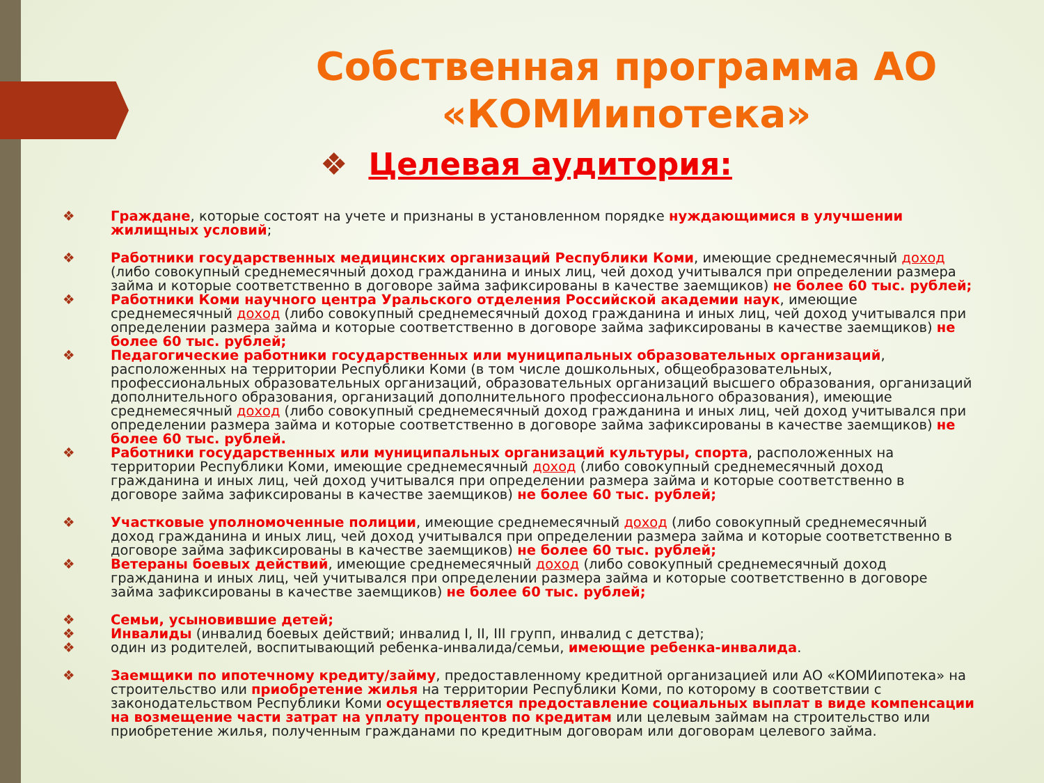Собственная программа АО «КОМИипотека»
❖ Целевая аудитория:
❖ Граждане, которые состоят на учете и признаны в установленном порядке нуждающимися в улучшении жилищных условий;
❖ Работники государственных медицинских организаций Республики Коми, имеющие среднемесячный доход (либо совокупный среднемесячный доход гражданина и иных лиц, чей доход учитывался при определении размера займа и которые соответственно в договоре займа зафиксированы в качестве заемщиков) не более 60 тыс. рублей;
❖ Работники Коми научного центра Уральского отделения Российской академии наук, имеющие среднемесячный доход (либо совокупный среднемесячный доход гражданина и иных лиц, чей доход учитывался при определении размера займа и которые соответственно в договоре займа зафиксированы в качестве заемщиков) не более 60 тыс. рублей;
❖ Педагогические работники государственных или муниципальных образовательных организаций, расположенных на территории Республики Коми (в том числе дошкольных, общеобразовательных, профессиональных образовательных организаций, образовательных организаций высшего образования, организаций дополнительного образования, организаций дополнительного профессионального образования), имеющие среднемесячный доход (либо совокупный среднемесячный доход гражданина и иных лиц, чей доход учитывался при определении размера займа и которые соответственно в договоре займа зафиксированы в качестве заемщиков) не более 60 тыс. рублей.
❖ Работники государственных или муниципальных организаций культуры, спорта, расположенных на территории Республики Коми, имеющие среднемесячный доход (либо совокупный среднемесячный доход гражданина и иных лиц, чей доход учитывался при определении размера займа и которые соответственно в договоре займа зафиксированы в качестве заемщиков) не более 60 тыс. рублей;
❖ Участковые уполномоченные полиции, имеющие среднемесячный доход (либо совокупный среднемесячный доход гражданина и иных лиц, чей доход учитывался при определении размера займа и которые соответственно в договоре займа зафиксированы в качестве заемщиков) не более 60 тыс. рублей;
❖ Ветераны боевых действий, имеющие среднемесячный доход (либо совокупный среднемесячный доход гражданина и иных лиц, чей учитывался при определении размера займа и которые соответственно в договоре займа зафиксированы в качестве заемщиков) не более 60 тыс. рублей;
❖ Семьи, усыновившие детей;
❖ Инвалиды (инвалид боевых действий; инвалид I, II, III групп, инвалид с детства);
❖ один из родителей, воспитывающий ребенка-инвалида/семьи, имеющие ребенка-инвалида.
❖ Заемщики по ипотечному кредиту/займу, предоставленному кредитной организацией или АО «КОМИипотека» на строительство или приобретение жилья на территории Республики Коми, по которому в соответствии с законодательством Республики Коми осуществляется предоставление социальных выплат в виде компенсации на возмещение части затрат на уплату процентов по кредитам или целевым займам на строительство или приобретение жилья, полученным гражданами по кредитным договорам или договорам целевого займа.